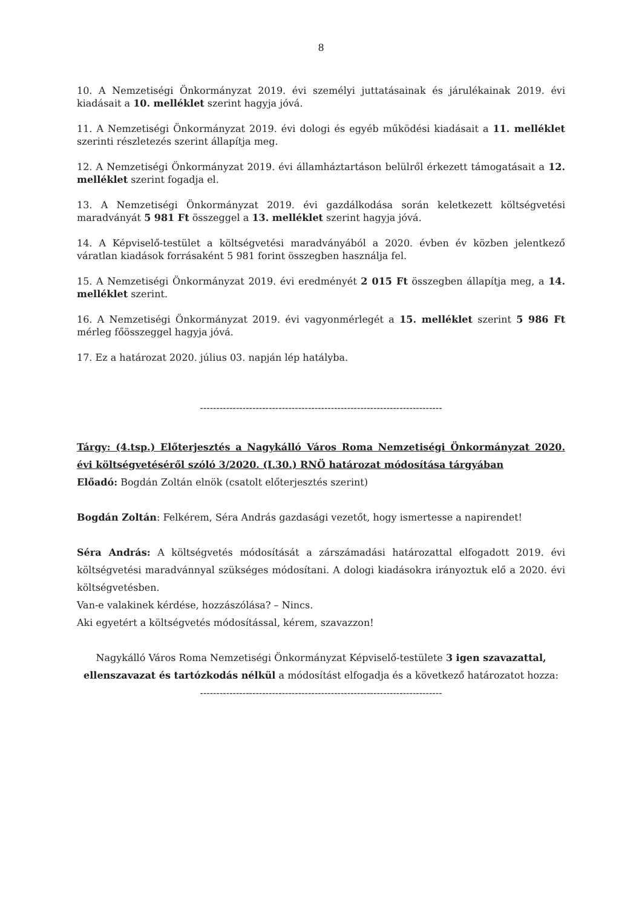8
10. A Nemzetiségi Önkormányzat 2019. évi személyi juttatásainak és járulékainak 2019. évi kiadásait a 10. melléklet szerint hagyja jóvá.
11. A Nemzetiségi Önkormányzat 2019. évi dologi és egyéb működési kiadásait a 11. melléklet szerinti részletezés szerint állapítja meg.
12. A Nemzetiségi Önkormányzat 2019. évi államháztartáson belülről érkezett támogatásait a 12. melléklet szerint fogadja el.
13. A Nemzetiségi Önkormányzat 2019. évi gazdálkodása során keletkezett költségvetési maradványát 5 981 Ft összeggel a 13. melléklet szerint hagyja jóvá.
14. A Képviselő-testület a költségvetési maradványából a 2020. évben év közben jelentkező váratlan kiadások forrásaként 5 981 forint összegben használja fel.
15. A Nemzetiségi Önkormányzat 2019. évi eredményét 2 015 Ft összegben állapítja meg, a 14. melléklet szerint.
16. A Nemzetiségi Önkormányzat 2019. évi vagyonmérlegét a 15. melléklet szerint 5 986 Ft mérleg főösszeggel hagyja jóvá.
17. Ez a határozat 2020. július 03. napján lép hatályba.
--------------------------------------------------------------------------
Tárgy: (4.tsp.) Előterjesztés a Nagykálló Város Roma Nemzetiségi Önkormányzat 2020. évi költségvetéséről szóló 3/2020. (I.30.) RNÖ határozat módosítása tárgyában
Előadó: Bogdán Zoltán elnök (csatolt előterjesztés szerint)
Bogdán Zoltán: Felkérem, Séra András gazdasági vezetőt, hogy ismertesse a napirendet!
Séra András: A költségvetés módosítását a zárszámadási határozattal elfogadott 2019. évi költségvetési maradvánnyal szükséges módosítani. A dologi kiadásokra irányoztuk elő a 2020. évi költségvetésben.
Van-e valakinek kérdése, hozzászólása? – Nincs.
Aki egyetért a költségvetés módosítással, kérem, szavazzon!
Nagykálló Város Roma Nemzetiségi Önkormányzat Képviselő-testülete 3 igen szavazattal, ellenszavazat és tartózkodás nélkül a módosítást elfogadja és a következő határozatot hozza:
--------------------------------------------------------------------------